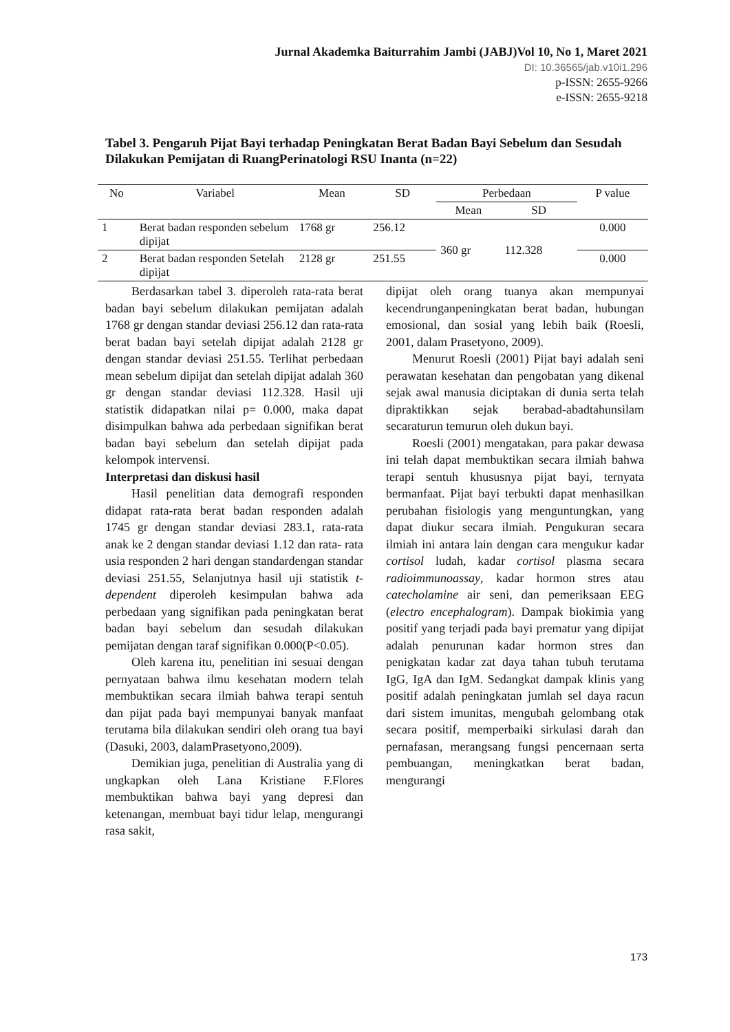Jurnal Akademka Baiturrahim Jambi (JABJ)Vol 10, No 1, Maret 2021
DI: 10.36565/jab.v10i1.296
p-ISSN: 2655-9266
e-ISSN: 2655-9218
Tabel 3. Pengaruh Pijat Bayi terhadap Peningkatan Berat Badan Bayi Sebelum dan Sesudah Dilakukan Pemijatan di RuangPerinatologi RSU Inanta (n=22)
| No | Variabel | Mean | SD | Perbedaan | | P value |
| --- | --- | --- | --- | --- | --- | --- |
| | | | | Mean | SD | |
| 1 | Berat badan responden sebelum dipijat | 1768 gr | 256.12 | 360 gr | 112.328 | 0.000 |
| 2 | Berat badan responden Setelah dipijat | 2128 gr | 251.55 | | | 0.000 |
Berdasarkan tabel 3. diperoleh rata-rata berat badan bayi sebelum dilakukan pemijatan adalah 1768 gr dengan standar deviasi 256.12 dan rata-rata berat badan bayi setelah dipijat adalah 2128 gr dengan standar deviasi 251.55. Terlihat perbedaan mean sebelum dipijat dan setelah dipijat adalah 360 gr dengan standar deviasi 112.328. Hasil uji statistik didapatkan nilai p= 0.000, maka dapat disimpulkan bahwa ada perbedaan signifikan berat badan bayi sebelum dan setelah dipijat pada kelompok intervensi.
Interpretasi dan diskusi hasil
Hasil penelitian data demografi responden didapat rata-rata berat badan responden adalah 1745 gr dengan standar deviasi 283.1, rata-rata anak ke 2 dengan standar deviasi 1.12 dan rata- rata usia responden 2 hari dengan standardengan standar deviasi 251.55, Selanjutnya hasil uji statistik t-dependent diperoleh kesimpulan bahwa ada perbedaan yang signifikan pada peningkatan berat badan bayi sebelum dan sesudah dilakukan pemijatan dengan taraf signifikan 0.000(P<0.05).
Oleh karena itu, penelitian ini sesuai dengan pernyataan bahwa ilmu kesehatan modern telah membuktikan secara ilmiah bahwa terapi sentuh dan pijat pada bayi mempunyai banyak manfaat terutama bila dilakukan sendiri oleh orang tua bayi (Dasuki, 2003, dalamPrasetyono,2009).
Demikian juga, penelitian di Australia yang di ungkapkan oleh Lana Kristiane F.Flores membuktikan bahwa bayi yang depresi dan ketenangan, membuat bayi tidur lelap, mengurangi rasa sakit,
dipijat oleh orang tuanya akan mempunyai kecendrunganpeningkatan berat badan, hubungan emosional, dan sosial yang lebih baik (Roesli, 2001, dalam Prasetyono, 2009).
Menurut Roesli (2001) Pijat bayi adalah seni perawatan kesehatan dan pengobatan yang dikenal sejak awal manusia diciptakan di dunia serta telah dipraktikkan sejak berabad-abadtahunsilam secaraturun temurun oleh dukun bayi.
Roesli (2001) mengatakan, para pakar dewasa ini telah dapat membuktikan secara ilmiah bahwa terapi sentuh khususnya pijat bayi, ternyata bermanfaat. Pijat bayi terbukti dapat menhasilkan perubahan fisiologis yang menguntungkan, yang dapat diukur secara ilmiah. Pengukuran secara ilmiah ini antara lain dengan cara mengukur kadar cortisol ludah, kadar cortisol plasma secara radioimmunoassay, kadar hormon stres atau catecholamine air seni, dan pemeriksaan EEG (electro encephalogram). Dampak biokimia yang positif yang terjadi pada bayi prematur yang dipijat adalah penurunan kadar hormon stres dan penigkatan kadar zat daya tahan tubuh terutama IgG, IgA dan IgM. Sedangkat dampak klinis yang positif adalah peningkatan jumlah sel daya racun dari sistem imunitas, mengubah gelombang otak secara positif, memperbaiki sirkulasi darah dan pernafasan, merangsang fungsi pencernaan serta pembuangan, meningkatkan berat badan, mengurangi
173